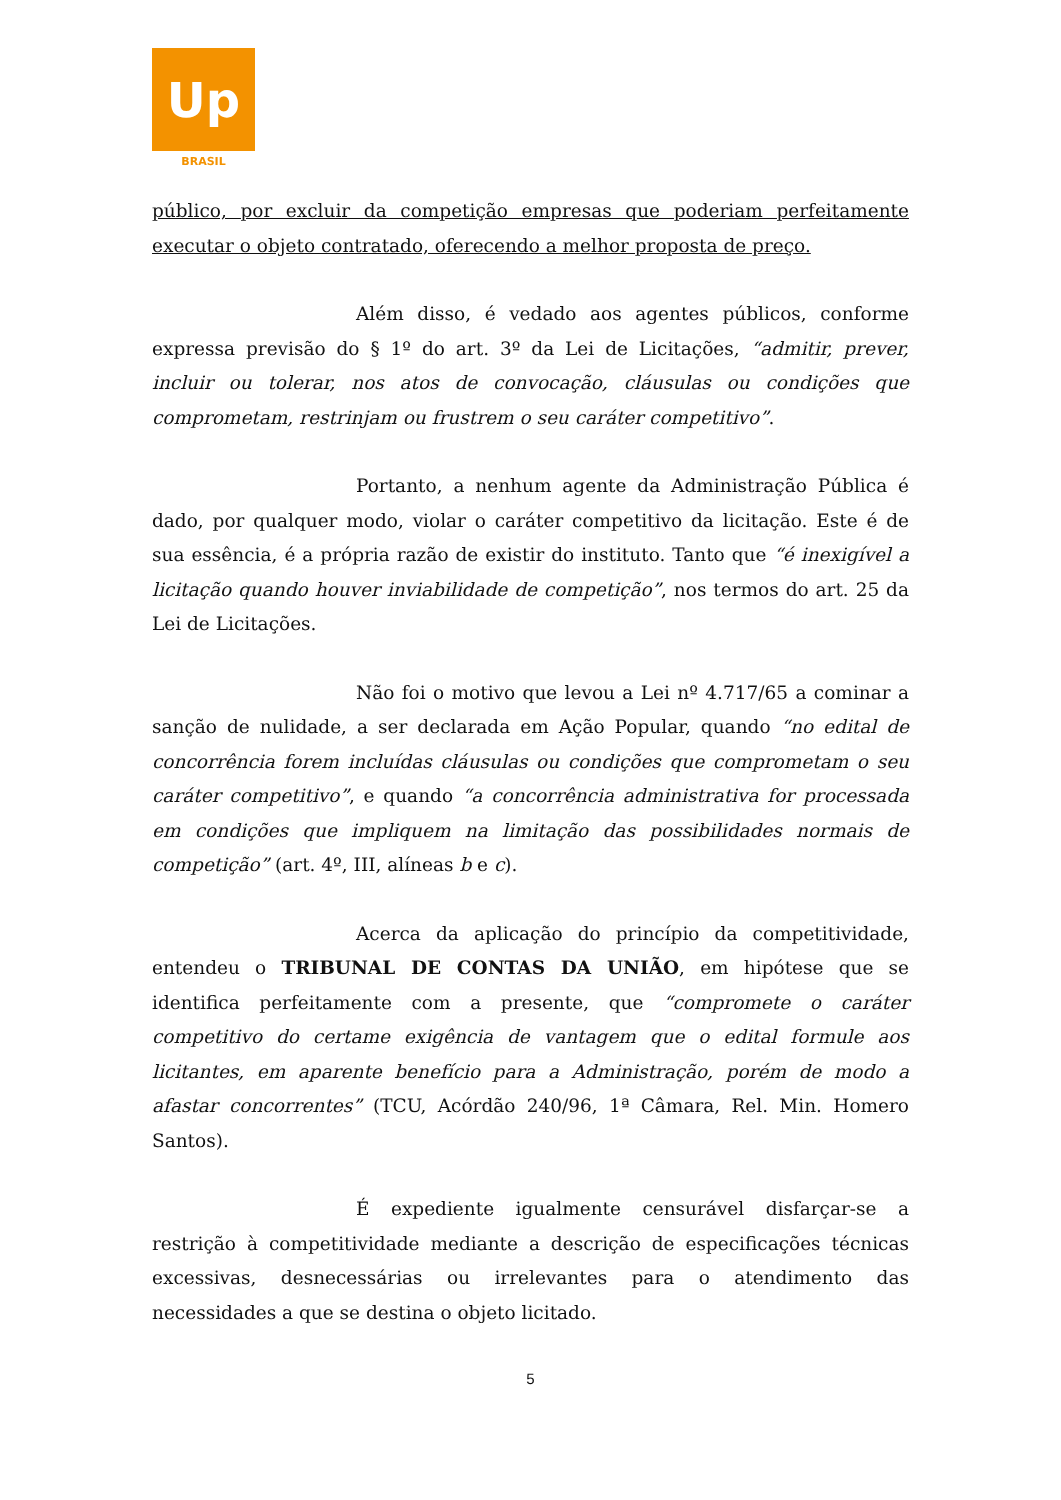Up
BRASIL
público, por excluir da competição empresas que poderiam perfeitamente executar o objeto contratado, oferecendo a melhor proposta de preço.
Além disso, é vedado aos agentes públicos, conforme expressa previsão do § 1º do art. 3º da Lei de Licitações, “admitir, prever, incluir ou tolerar, nos atos de convocação, cláusulas ou condições que comprometam, restrinjam ou frustrem o seu caráter competitivo”.
Portanto, a nenhum agente da Administração Pública é dado, por qualquer modo, violar o caráter competitivo da licitação. Este é de sua essência, é a própria razão de existir do instituto. Tanto que “é inexigível a licitação quando houver inviabilidade de competição”, nos termos do art. 25 da Lei de Licitações.
Não foi o motivo que levou a Lei nº 4.717/65 a cominar a sanção de nulidade, a ser declarada em Ação Popular, quando “no edital de concorrência forem incluídas cláusulas ou condições que comprometam o seu caráter competitivo”, e quando “a concorrência administrativa for processada em condições que impliquem na limitação das possibilidades normais de competição” (art. 4º, III, alíneas b e c).
Acerca da aplicação do princípio da competitividade, entendeu o TRIBUNAL DE CONTAS DA UNIÃO, em hipótese que se identifica perfeitamente com a presente, que “compromete o caráter competitivo do certame exigência de vantagem que o edital formule aos licitantes, em aparente benefício para a Administração, porém de modo a afastar concorrentes” (TCU, Acórdão 240/96, 1ª Câmara, Rel. Min. Homero Santos).
É expediente igualmente censurável disfarçar-se a restrição à competitividade mediante a descrição de especificações técnicas excessivas, desnecessárias ou irrelevantes para o atendimento das necessidades a que se destina o objeto licitado.
5